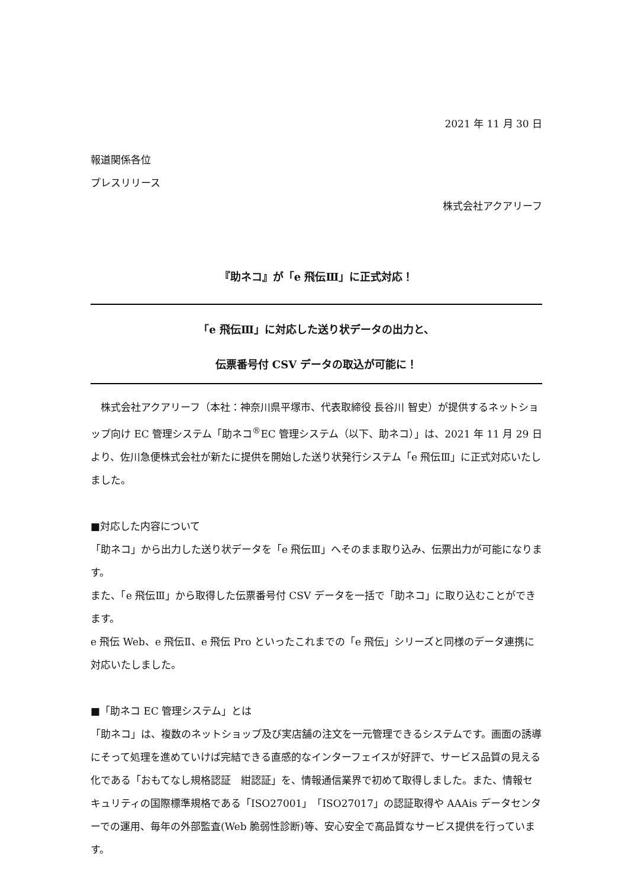2021 年 11 月 30 日
報道関係各位
プレスリリース
株式会社アクアリーフ
『助ネコ』が「e 飛伝Ⅲ」に正式対応！
「e 飛伝Ⅲ」に対応した送り状データの出力と、
伝票番号付 CSV データの取込が可能に！
　株式会社アクアリーフ（本社：神奈川県平塚市、代表取締役 長谷川 智史）が提供するネットショップ向け EC 管理システム「助ネコ<sup>®</sup>EC 管理システム（以下、助ネコ）」は、2021 年 11 月 29 日より、佐川急便株式会社が新たに提供を開始した送り状発行システム「e 飛伝Ⅲ」に正式対応いたしました。
■対応した内容について
「助ネコ」から出力した送り状データを「e 飛伝Ⅲ」へそのまま取り込み、伝票出力が可能になります。
また、「e 飛伝Ⅲ」から取得した伝票番号付 CSV データを一括で「助ネコ」に取り込むことができます。
e 飛伝 Web、e 飛伝Ⅱ、e 飛伝 Pro といったこれまでの「e 飛伝」シリーズと同様のデータ連携に対応いたしました。
■「助ネコ EC 管理システム」とは
「助ネコ」は、複数のネットショップ及び実店舗の注文を一元管理できるシステムです。画面の誘導にそって処理を進めていけば完結できる直感的なインターフェイスが好評で、サービス品質の見える化である「おもてなし規格認証　紺認証」を、情報通信業界で初めて取得しました。また、情報セキュリティの国際標準規格である「ISO27001」「ISO27017」の認証取得や AAAis データセンターでの運用、毎年の外部監査(Web 脆弱性診断)等、安心安全で高品質なサービス提供を行っています。